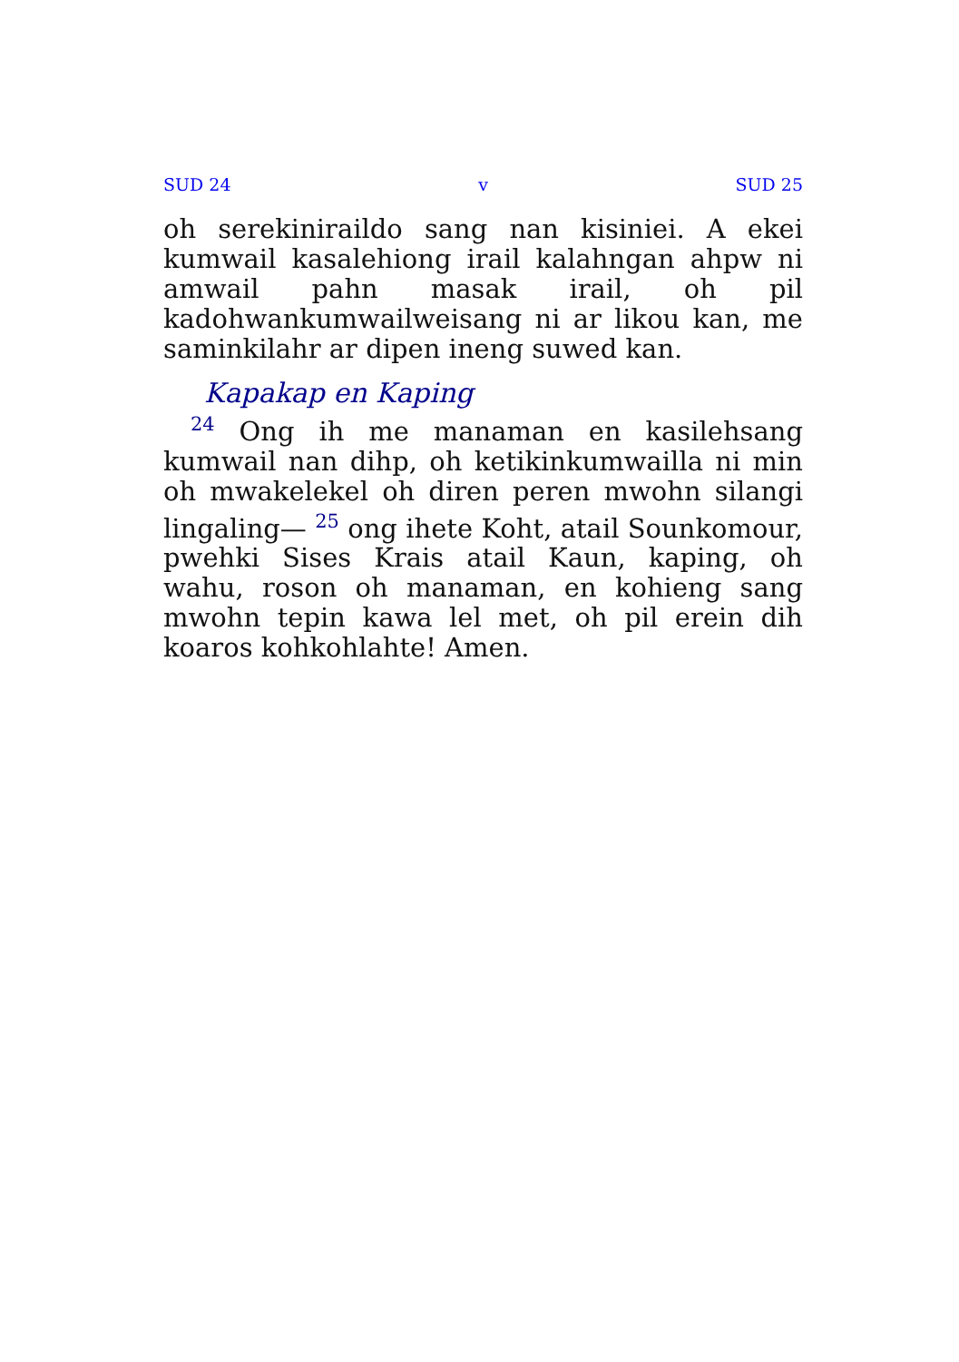SUD 24 v SUD 25
oh serekiniraildo sang nan kisiniei. A ekei kumwail kasalehiong irail kalahngan ahpw ni amwail pahn masak irail, oh pil kadohwankumwailweisang ni ar likou kan, me saminkilahr ar dipen ineng suwed kan.
Kapakap en Kaping
<sup>24</sup> Ong ih me manaman en kasilehsang kumwail nan dihp, oh ketikinkumwailla ni min oh mwakelekel oh diren peren mwohn silangi lingaling— <sup>25</sup> ong ihete Koht, atail Sounkomour, pwehki Sises Krais atail Kaun, kaping, oh wahu, roson oh manaman, en kohieng sang mwohn tepin kawa lel met, oh pil erein dih koaros kohkohlahte! Amen.